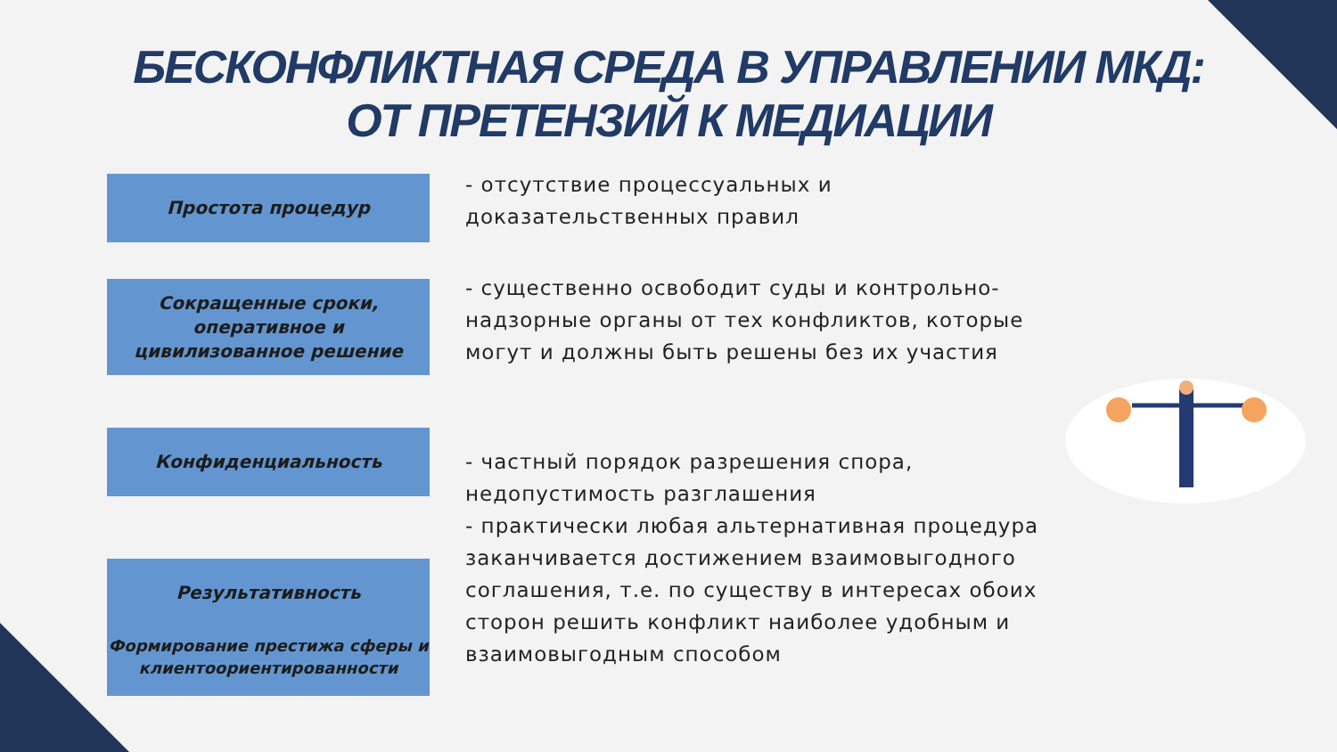БЕСКОНФЛИКТНАЯ СРЕДА В УПРАВЛЕНИИ МКД:
ОТ ПРЕТЕНЗИЙ К МЕДИАЦИИ
Простота процедур
- отсутствие процессуальных и
доказательственных правил
Сокращенные сроки, оперативное и цивилизованное решение
- существенно освободит суды и контрольно-
надзорные органы от тех конфликтов, которые
могут и должны быть решены без их участия
Конфиденциальность
- частный порядок разрешения спора,
недопустимость разглашения
Результативность
- практически любая альтернативная процедура
заканчивается достижением взаимовыгодного
соглашения, т.е. по существу в интересах обоих
сторон решить конфликт наиболее удобным и
взаимовыгодным способом
Формирование престижа сферы и клиентоориентированности